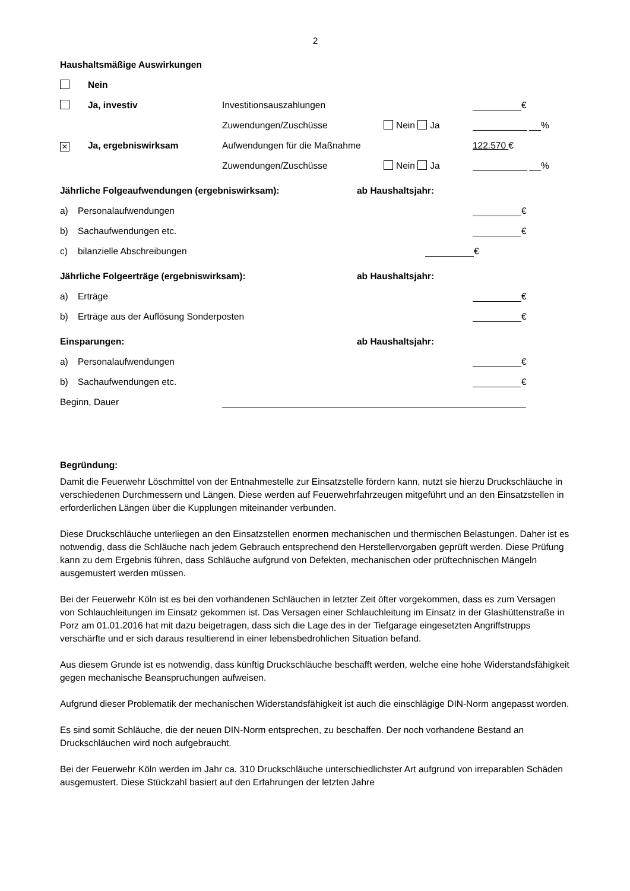2
Haushaltsmäßige Auswirkungen
Nein
Ja, investiv Investitionsauszahlungen €
Zuwendungen/Zuschüsse Nein Ja %
✕
Ja, ergebnis­wirksam Aufwendungen für die Maßnahme 122.570 €
Zuwendungen/Zuschüsse Nein Ja %
Jährliche Folgeaufwendungen (ergebniswirksam): ab Haushaltsjahr:
a) Personalaufwendungen
€
b) Sachaufwendungen etc.
€
c) bilanzielle Abschreibungen
€
Jährliche Folgeerträge (ergebniswirksam): ab Haushaltsjahr:
a) Erträge
€
b) Erträge aus der Auflösung Sonderposten
€
Einsparungen: ab Haushaltsjahr:
a) Personalaufwendungen
€
b) Sachaufwendungen etc.
€
Beginn, Dauer
Begründung:
Damit die Feuerwehr Löschmittel von der Entnahmestelle zur Einsatzstelle fördern kann, nutzt sie hierzu Druckschläuche in verschiedenen Durchmessern und Längen. Diese werden auf Feuerwehr­fahrzeugen mitgeführt und an den Einsatzstellen in erforderlichen Längen über die Kupplungen mitei­nander verbunden.
Diese Druckschläuche unterliegen an den Einsatzstellen enormen mechanischen und thermischen Belastungen. Daher ist es notwendig, dass die Schläuche nach jedem Gebrauch entsprechend den Herstellervorgaben geprüft werden. Diese Prüfung kann zu dem Ergebnis führen, dass Schläuche aufgrund von Defekten, mechanischen oder prüftechnischen Mängeln ausgemustert werden müssen.
Bei der Feuerwehr Köln ist es bei den vorhandenen Schläuchen in letzter Zeit öfter vorgekommen, dass es zum Versagen von Schlauchleitungen im Einsatz gekommen ist. Das Versagen einer Schlauchleitung im Einsatz in der Glashüttenstraße in Porz am 01.01.2016 hat mit dazu beigetragen, dass sich die Lage des in der Tiefgarage eingesetzten Angriffstrupps verschärfte und er sich daraus resultierend in einer lebensbedrohlichen Situation befand.
Aus diesem Grunde ist es notwendig, dass künftig Druckschläuche beschafft werden, welche eine hohe Widerstandsfähigkeit gegen mechanische Beanspruchungen aufweisen.
Aufgrund dieser Problematik der mechanischen Widerstandsfähigkeit ist auch die einschlägige DIN-Norm angepasst worden.
Es sind somit Schläuche, die der neuen DIN-Norm entsprechen, zu beschaffen. Der noch vorhandene Bestand an Druckschläuchen wird noch aufgebraucht.
Bei der Feuerwehr Köln werden im Jahr ca. 310 Druckschläuche unterschiedlichster Art aufgrund von irreparablen Schäden ausgemustert. Diese Stückzahl basiert auf den Erfahrungen der letzten Jahre